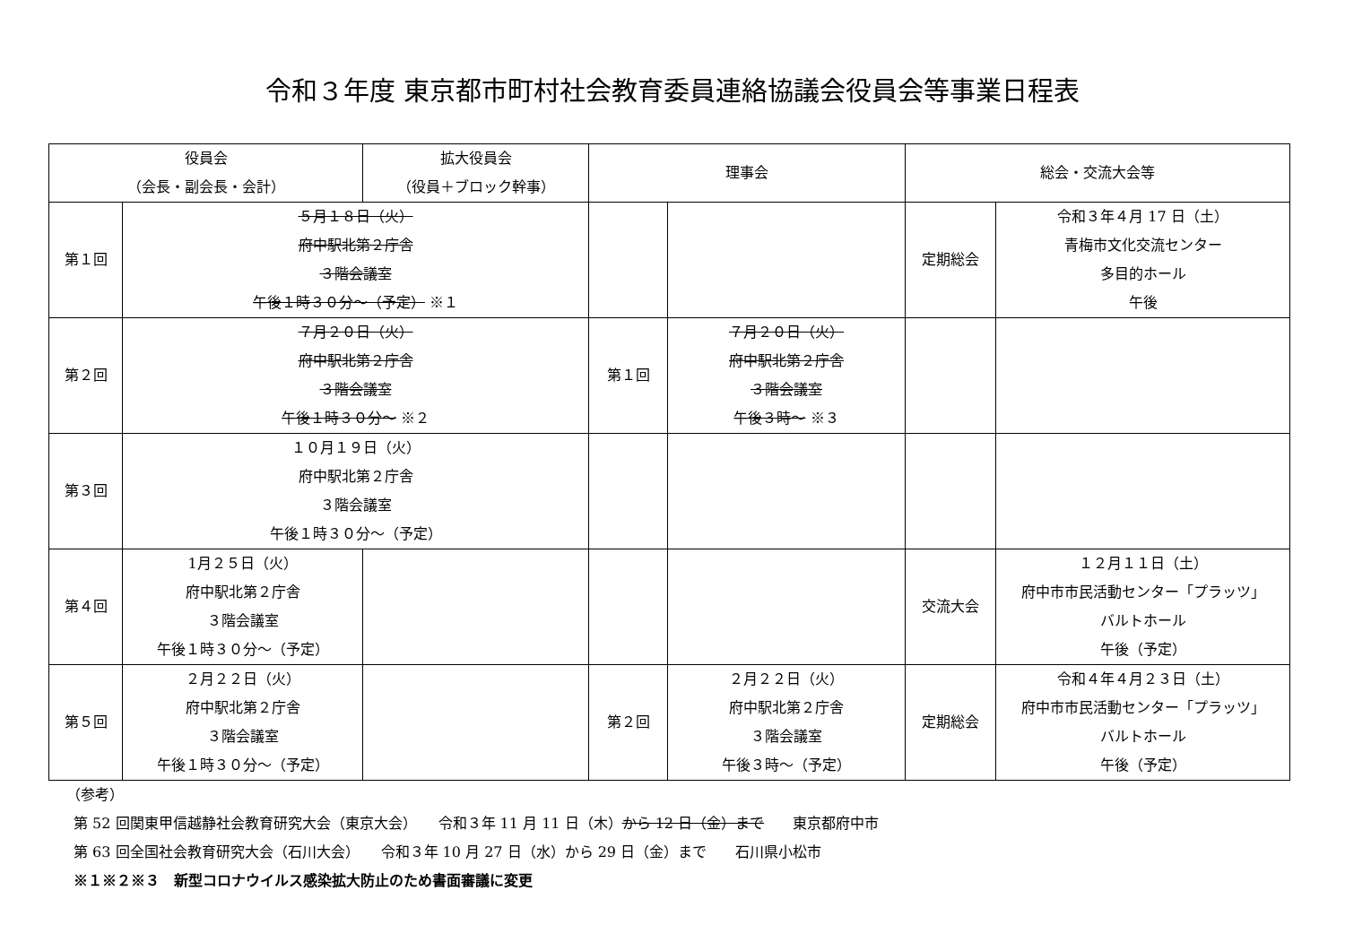令和３年度 東京都市町村社会教育委員連絡協議会役員会等事業日程表
| 役員会 （会長・副会長・会計） | | 拡大役員会 （役員＋ブロック幹事） | 理事会 | | 総会・交流大会等 | |
| --- | --- | --- | --- | --- | --- | --- |
| 第１回 | ５月１８日（火） 府中駅北第２庁舎 ３階会議室 午後１時３０分～（予定） ※１ | | | | 定期総会 | 令和３年４月 17 日（土） 青梅市文化交流センター 多目的ホール 午後 |
| 第２回 | ７月２０日（火） 府中駅北第２庁舎 ３階会議室 午後１時３０分～ ※２ | | 第１回 | ７月２０日（火） 府中駅北第２庁舎 ３階会議室 午後３時～ ※３ | | |
| 第３回 | １０月１９日（火） 府中駅北第２庁舎 ３階会議室 午後１時３０分～（予定） | | | | | |
| 第４回 | 1月２５日（火） 府中駅北第２庁舎 ３階会議室 午後１時３０分～（予定） | | | | 交流大会 | １２月１１日（土） 府中市市民活動センター「プラッツ」 バルトホール 午後（予定） |
| 第５回 | ２月２２日（火） 府中駅北第２庁舎 ３階会議室 午後１時３０分～（予定） | | 第２回 | ２月２２日（火） 府中駅北第２庁舎 ３階会議室 午後３時～（予定） | 定期総会 | 令和４年４月２３日（土） 府中市市民活動センター「プラッツ」 バルトホール 午後（予定） |
（参考）
第 52 回関東甲信越静社会教育研究大会（東京大会）　　令和３年 11 月 11 日（木）から 12 日（金）まで　　東京都府中市
第 63 回全国社会教育研究大会（石川大会）　　令和３年 10 月 27 日（水）から 29 日（金）まで　　石川県小松市
※１※２※３　新型コロナウイルス感染拡大防止のため書面審議に変更